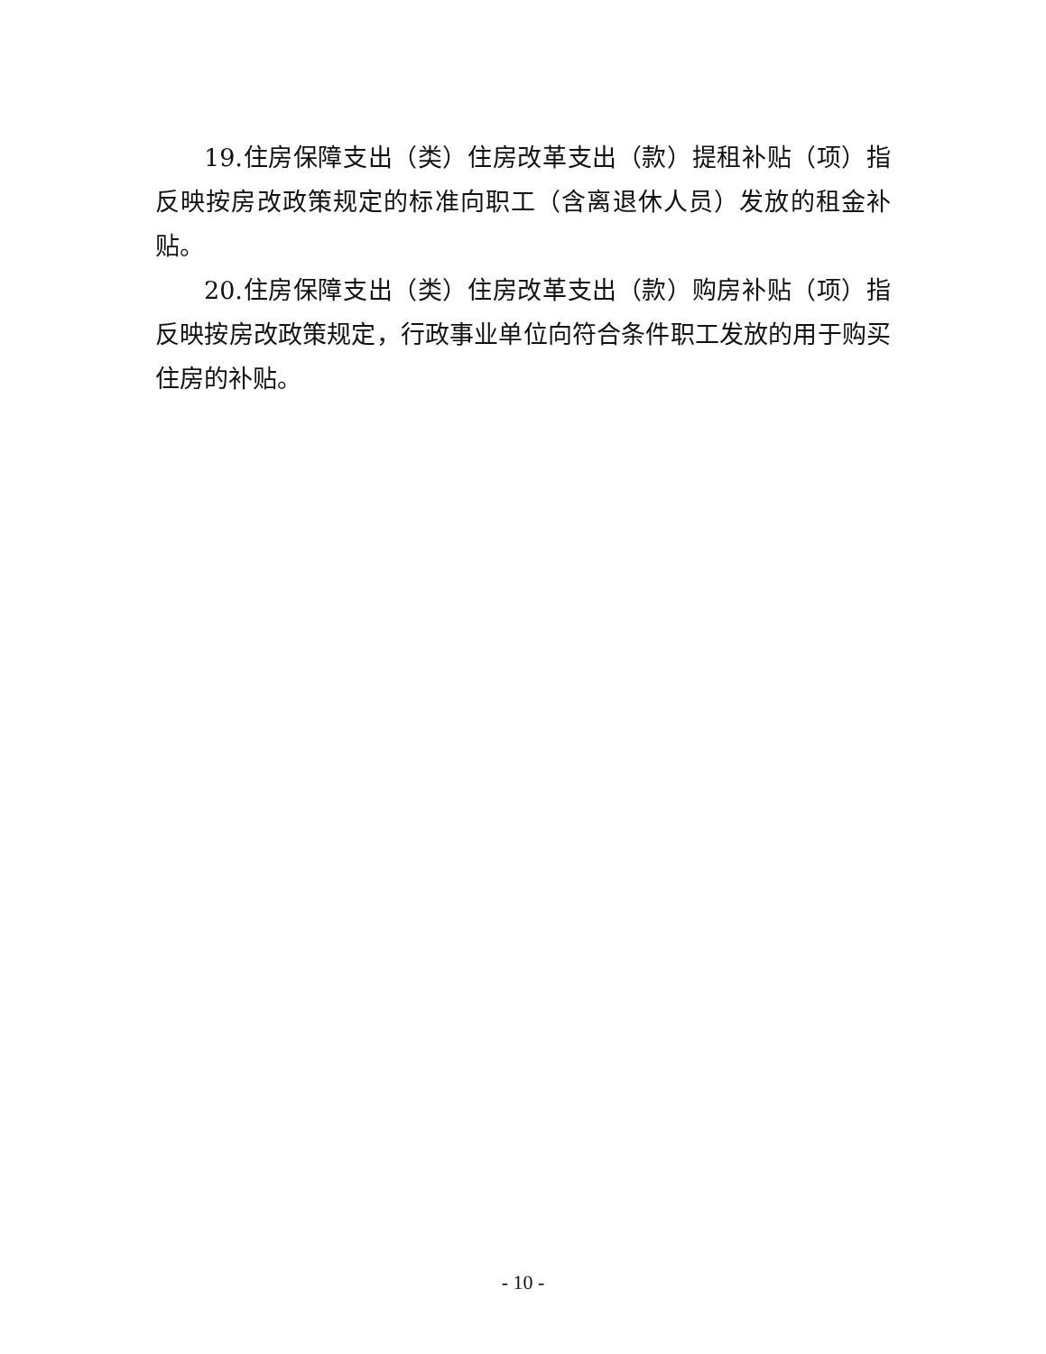19.住房保障支出（类）住房改革支出（款）提租补贴（项）指反映按房改政策规定的标准向职工（含离退休人员）发放的租金补贴。
20.住房保障支出（类）住房改革支出（款）购房补贴（项）指反映按房改政策规定，行政事业单位向符合条件职工发放的用于购买住房的补贴。
- 10 -